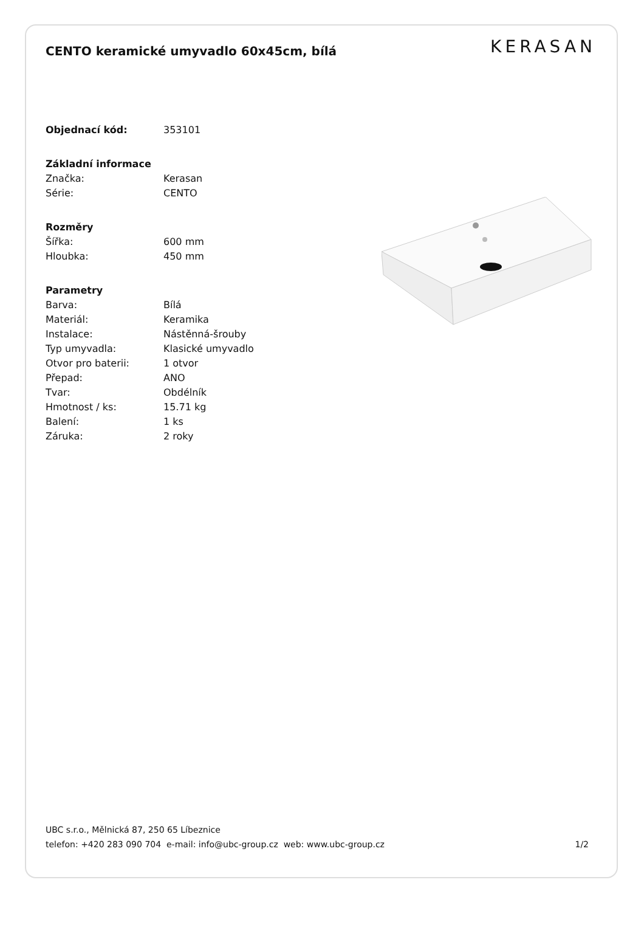CENTO keramické umyvadlo 60x45cm, bílá
KERASAN
| Objednací kód: | 353101 |
| Základní informace | |
| Značka: | Kerasan |
| Série: | CENTO |
| Rozměry | |
| Šířka: | 600 mm |
| Hloubka: | 450 mm |
| Parametry | |
| Barva: | Bílá |
| Materiál: | Keramika |
| Instalace: | Nástěnná-šrouby |
| Typ umyvadla: | Klasické umyvadlo |
| Otvor pro baterii: | 1 otvor |
| Přepad: | ANO |
| Tvar: | Obdélník |
| Hmotnost / ks: | 15.71 kg |
| Balení: | 1 ks |
| Záruka: | 2 roky |
UBC s.r.o., Mělnická 87, 250 65 Líbeznice
telefon: +420 283 090 704 e-mail: info@ubc-group.cz web: www.ubc-group.cz
1/2